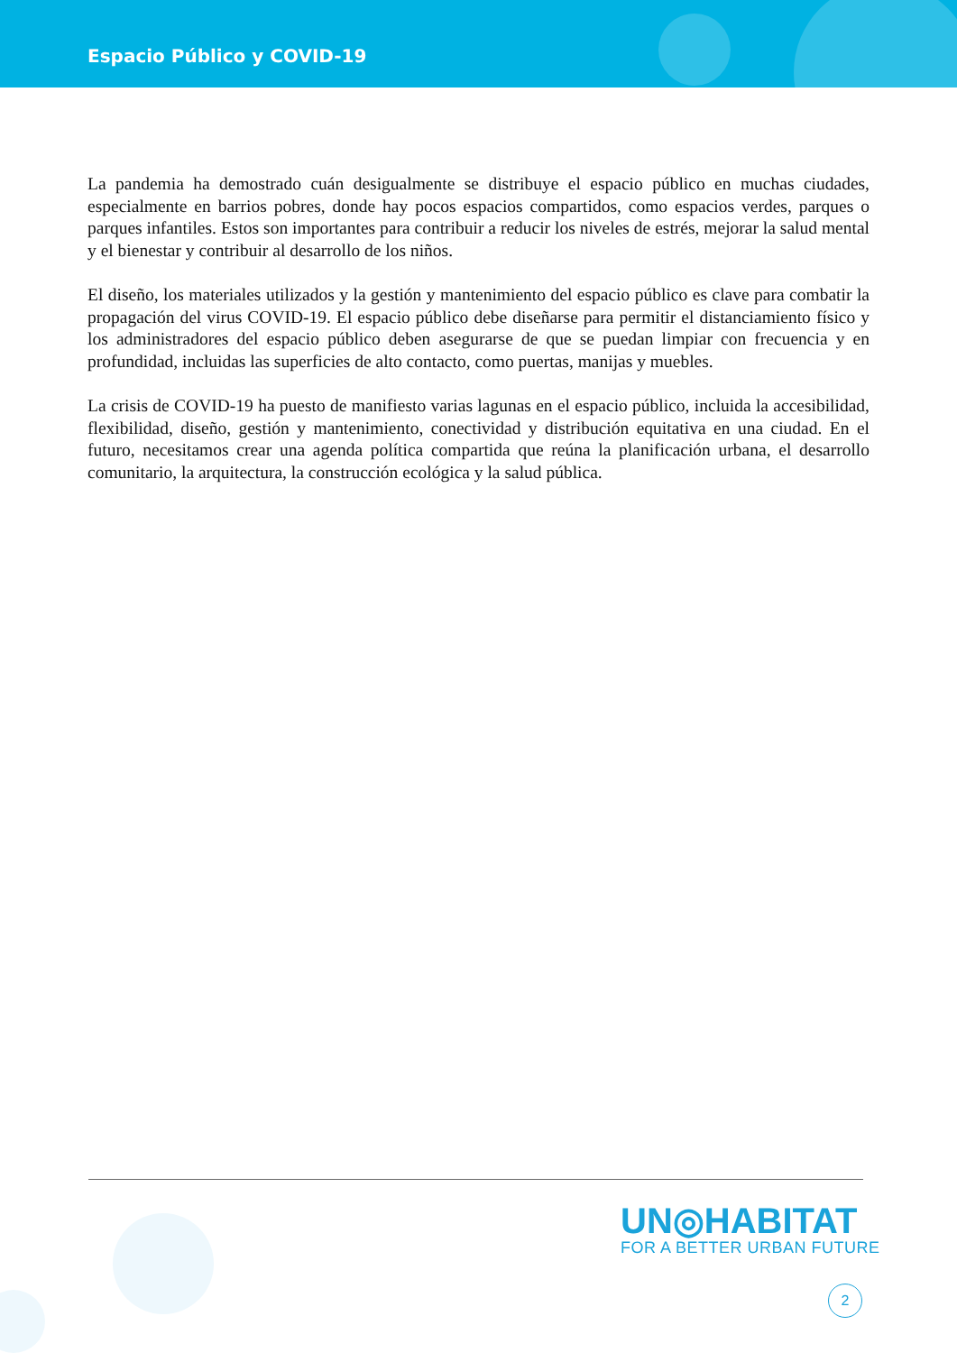Espacio Público y COVID-19
La pandemia ha demostrado cuán desigualmente se distribuye el espacio público en muchas ciudades, especialmente en barrios pobres, donde hay pocos espacios compartidos, como espacios verdes, parques o parques infantiles. Estos son importantes para contribuir a reducir los niveles de estrés, mejorar la salud mental y el bienestar y contribuir al desarrollo de los niños.
El diseño, los materiales utilizados y la gestión y mantenimiento del espacio público es clave para combatir la propagación del virus COVID-19. El espacio público debe diseñarse para permitir el distanciamiento físico y los administradores del espacio público deben asegurarse de que se puedan limpiar con frecuencia y en profundidad, incluidas las superficies de alto contacto, como puertas, manijas y muebles.
La crisis de COVID-19 ha puesto de manifiesto varias lagunas en el espacio público, incluida la accesibilidad, flexibilidad, diseño, gestión y mantenimiento, conectividad y distribución equitativa en una ciudad. En el futuro, necesitamos crear una agenda política compartida que reúna la planificación urbana, el desarrollo comunitario, la arquitectura, la construcción ecológica y la salud pública.
UN◎HABITAT
FOR A BETTER URBAN FUTURE
2